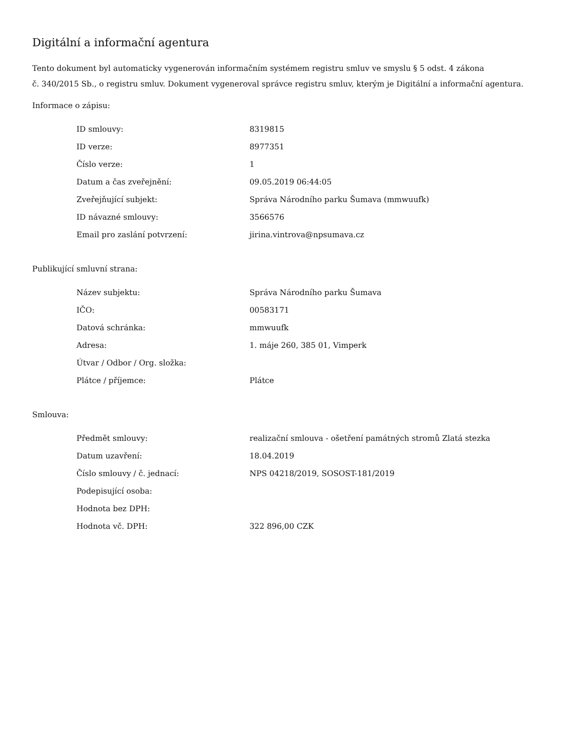Digitální a informační agentura
Tento dokument byl automaticky vygenerován informačním systémem registru smluv ve smyslu § 5 odst. 4 zákona
č. 340/2015 Sb., o registru smluv. Dokument vygeneroval správce registru smluv, kterým je Digitální a informační agentura.
Informace o zápisu:
| ID smlouvy: | 8319815 |
| ID verze: | 8977351 |
| Číslo verze: | 1 |
| Datum a čas zveřejnění: | 09.05.2019 06:44:05 |
| Zveřejňující subjekt: | Správa Národního parku Šumava (mmwuufk) |
| ID návazné smlouvy: | 3566576 |
| Email pro zaslání potvrzení: | jirina.vintrova@npsumava.cz |
Publikující smluvní strana:
| Název subjektu: | Správa Národního parku Šumava |
| IČO: | 00583171 |
| Datová schránka: | mmwuufk |
| Adresa: | 1. máje 260, 385 01, Vimperk |
| Útvar / Odbor / Org. složka: | |
| Plátce / příjemce: | Plátce |
Smlouva:
| Předmět smlouvy: | realizační smlouva - ošetření památných stromů Zlatá stezka |
| Datum uzavření: | 18.04.2019 |
| Číslo smlouvy / č. jednací: | NPS 04218/2019, SOSOST-181/2019 |
| Podepisující osoba: | |
| Hodnota bez DPH: | |
| Hodnota vč. DPH: | 322 896,00 CZK |